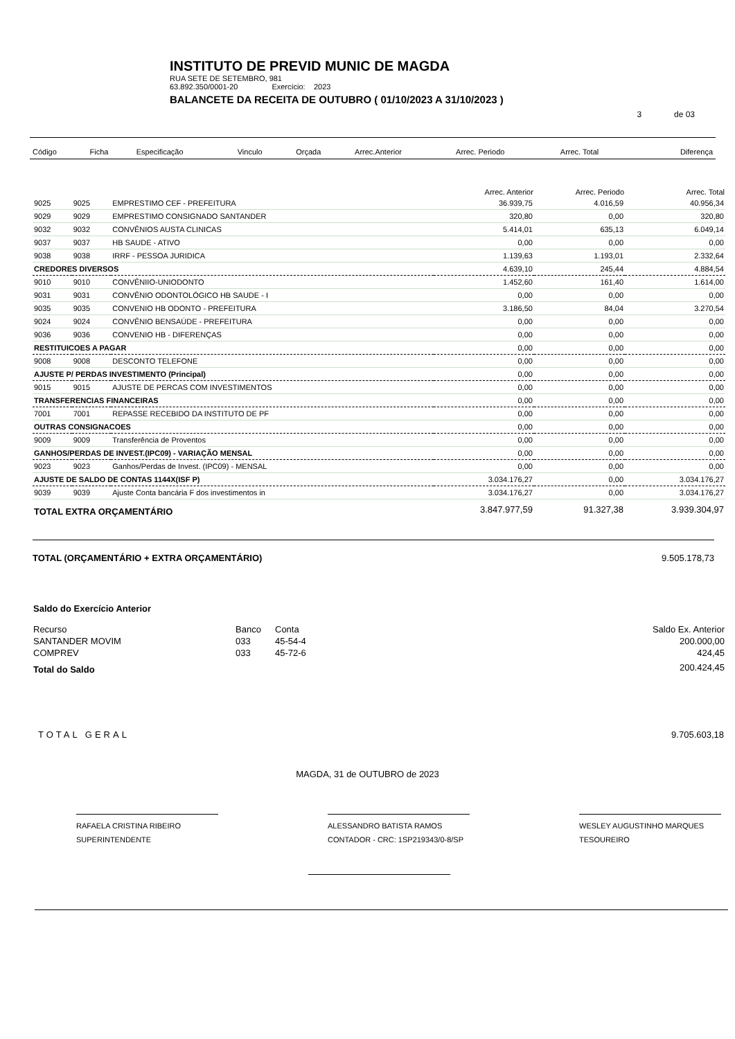INSTITUTO DE PREVID MUNIC DE MAGDA
RUA SETE DE SETEMBRO, 981
63.892.350/0001-20 Exercício: 2023
BALANCETE DA RECEITA DE OUTUBRO ( 01/10/2023 A 31/10/2023 )
3 de 03
| Código | Ficha | Especificação | Vinculo | Orçada | Arrec.Anterior | Arrec. Periodo | Arrec. Total | Diferença |
| | | | Arrec. Anterior | Arrec. Periodo | Arrec. Total |
| --- | --- | --- | --- | --- | --- |
| 9025 | 9025 | EMPRESTIMO CEF - PREFEITURA | 36.939,75 | 4.016,59 | 40.956,34 |
| 9029 | 9029 | EMPRESTIMO CONSIGNADO SANTANDER | 320,80 | 0,00 | 320,80 |
| 9032 | 9032 | CONVÊNIOS AUSTA CLINICAS | 5.414,01 | 635,13 | 6.049,14 |
| 9037 | 9037 | HB SAUDE - ATIVO | 0,00 | 0,00 | 0,00 |
| 9038 | 9038 | IRRF - PESSOA JURIDICA | 1.139,63 | 1.193,01 | 2.332,64 |
| CREDORES DIVERSOS | | | 4.639,10 | 245,44 | 4.884,54 |
| 9010 | 9010 | CONVÊNIIO-UNIODONTO | 1.452,60 | 161,40 | 1.614,00 |
| 9031 | 9031 | CONVÊNIO ODONTOLÓGICO HB SAUDE - I | 0,00 | 0,00 | 0,00 |
| 9035 | 9035 | CONVENIO HB ODONTO - PREFEITURA | 3.186,50 | 84,04 | 3.270,54 |
| 9024 | 9024 | CONVÊNIO BENSAÚDE - PREFEITURA | 0,00 | 0,00 | 0,00 |
| 9036 | 9036 | CONVENIO HB - DIFERENÇAS | 0,00 | 0,00 | 0,00 |
| RESTITUICOES A PAGAR | | | 0,00 | 0,00 | 0,00 |
| 9008 | 9008 | DESCONTO TELEFONE | 0,00 | 0,00 | 0,00 |
| AJUSTE P/ PERDAS INVESTIMENTO (Principal) | | | 0,00 | 0,00 | 0,00 |
| 9015 | 9015 | AJUSTE DE PERCAS COM INVESTIMENTOS | 0,00 | 0,00 | 0,00 |
| TRANSFERENCIAS FINANCEIRAS | | | 0,00 | 0,00 | 0,00 |
| 7001 | 7001 | REPASSE RECEBIDO DA INSTITUTO DE PF | 0,00 | 0,00 | 0,00 |
| OUTRAS CONSIGNACOES | | | 0,00 | 0,00 | 0,00 |
| 9009 | 9009 | Transferência de Proventos | 0,00 | 0,00 | 0,00 |
| GANHOS/PERDAS DE INVEST.(IPC09) - VARIAÇÃO MENSAL | | | 0,00 | 0,00 | 0,00 |
| 9023 | 9023 | Ganhos/Perdas de Invest. (IPC09) - MENSAL | 0,00 | 0,00 | 0,00 |
| AJUSTE DE SALDO DE CONTAS 1144X(ISF P) | | | 3.034.176,27 | 0,00 | 3.034.176,27 |
| 9039 | 9039 | Ajuste Conta bancária F dos investimentos in | 3.034.176,27 | 0,00 | 3.034.176,27 |
| TOTAL EXTRA ORÇAMENTÁRIO | | | 3.847.977,59 | 91.327,38 | 3.939.304,97 |
TOTAL (ORÇAMENTÁRIO + EXTRA ORÇAMENTÁRIO) 9.505.178,73
Saldo do Exercício Anterior
| Recurso | Banco | Conta | Saldo Ex. Anterior |
| SANTANDER MOVIM | 033 | 45-54-4 | 200.000,00 |
| COMPREV | 033 | 45-72-6 | 424,45 |
| Total do Saldo | | | 200.424,45 |
TOTAL GERAL 9.705.603,18
MAGDA, 31 de OUTUBRO de 2023
RAFAELA CRISTINA RIBEIRO
SUPERINTENDENTE
ALESSANDRO BATISTA RAMOS
CONTADOR - CRC: 1SP219343/0-8/SP
WESLEY AUGUSTINHO MARQUES
TESOUREIRO